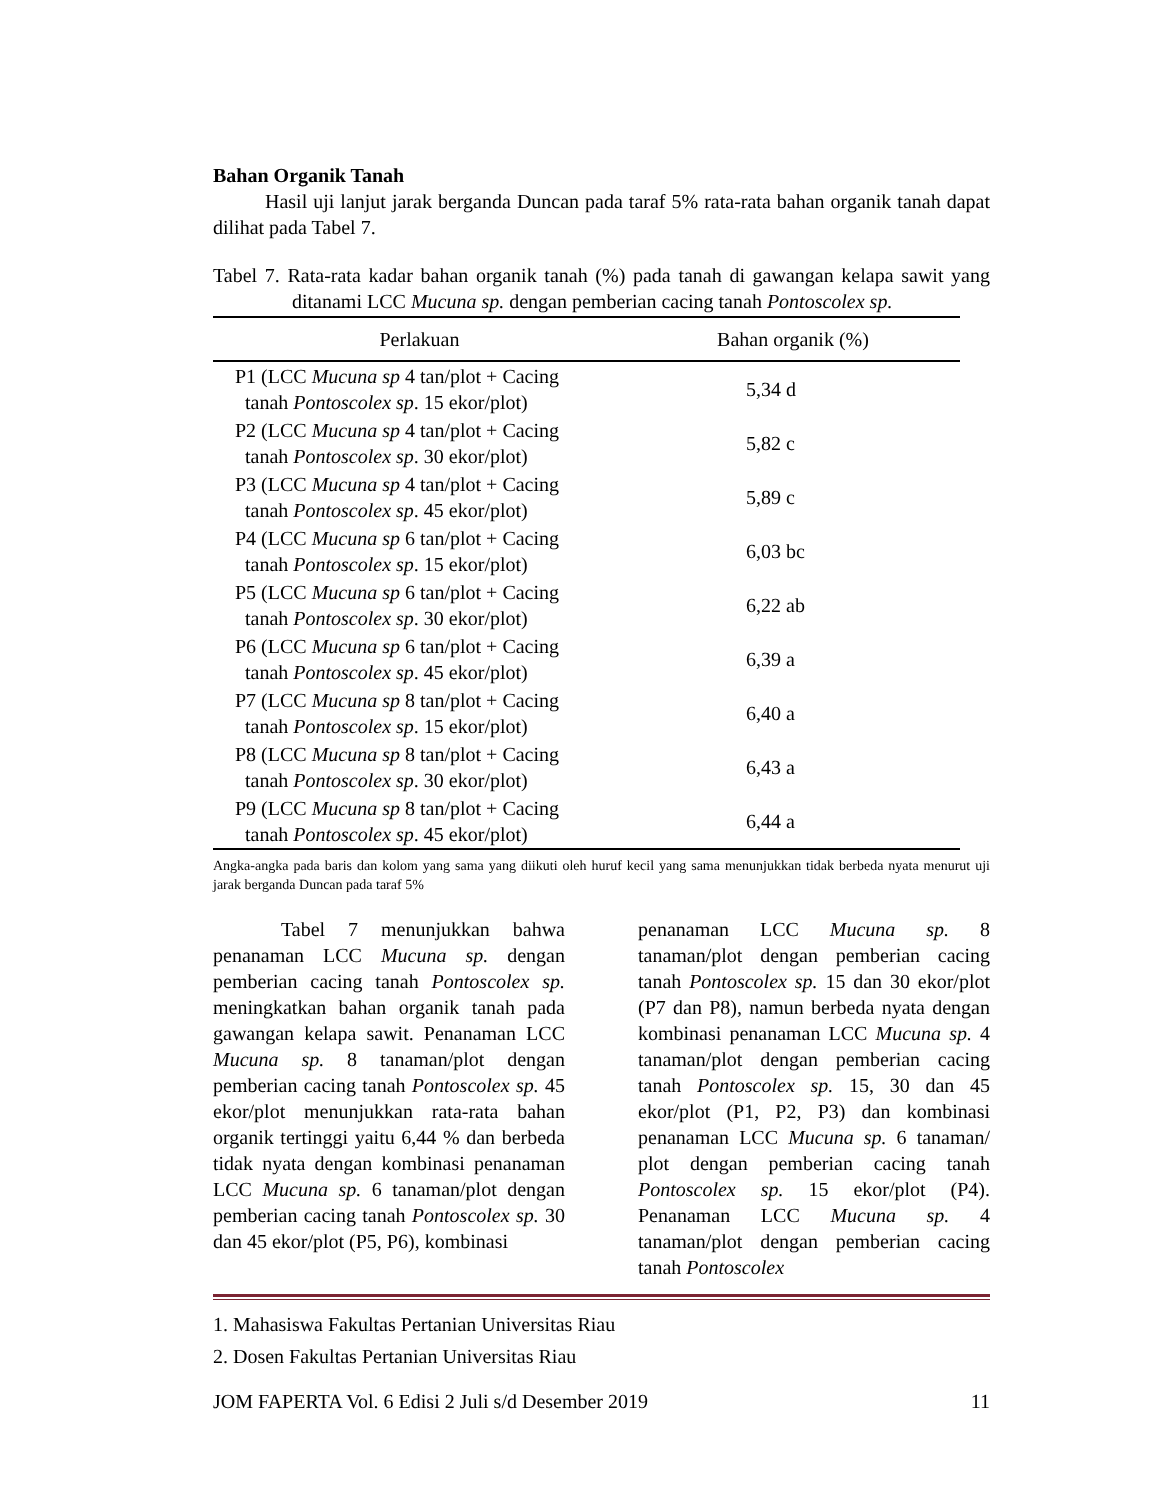Bahan Organik Tanah
Hasil uji lanjut jarak berganda Duncan pada taraf 5% rata-rata bahan organik tanah dapat dilihat pada Tabel 7.
Tabel 7. Rata-rata kadar bahan organik tanah (%) pada tanah di gawangan kelapa sawit yang ditanami LCC Mucuna sp. dengan pemberian cacing tanah Pontoscolex sp.
| Perlakuan | Bahan organik (%) |
| --- | --- |
| P1 (LCC Mucuna sp 4 tan/plot + Cacing tanah Pontoscolex sp . 15 ekor/plot) | 5,34 d |
| P2 (LCC Mucuna sp 4 tan/plot + Cacing tanah Pontoscolex sp . 30 ekor/plot) | 5,82 c |
| P3 (LCC Mucuna sp 4 tan/plot + Cacing tanah Pontoscolex sp . 45 ekor/plot) | 5,89 c |
| P4 (LCC Mucuna sp 6 tan/plot + Cacing tanah Pontoscolex sp . 15 ekor/plot) | 6,03 bc |
| P5 (LCC Mucuna sp 6 tan/plot + Cacing tanah Pontoscolex sp . 30 ekor/plot) | 6,22 ab |
| P6 (LCC Mucuna sp 6 tan/plot + Cacing tanah Pontoscolex sp . 45 ekor/plot) | 6,39 a |
| P7 (LCC Mucuna sp 8 tan/plot + Cacing tanah Pontoscolex sp . 15 ekor/plot) | 6,40 a |
| P8 (LCC Mucuna sp 8 tan/plot + Cacing tanah Pontoscolex sp . 30 ekor/plot) | 6,43 a |
| P9 (LCC Mucuna sp 8 tan/plot + Cacing tanah Pontoscolex sp . 45 ekor/plot) | 6,44 a |
Angka-angka pada baris dan kolom yang sama yang diikuti oleh huruf kecil yang sama menunjukkan tidak berbeda nyata menurut uji jarak berganda Duncan pada taraf 5%
Tabel 7 menunjukkan bahwa penanaman LCC Mucuna sp. dengan pemberian cacing tanah Pontoscolex sp. meningkatkan bahan organik tanah pada gawangan kelapa sawit. Penanaman LCC Mucuna sp. 8 tanaman/plot dengan pemberian cacing tanah Pontoscolex sp. 45 ekor/plot menunjukkan rata-rata bahan organik tertinggi yaitu 6,44 % dan berbeda tidak nyata dengan kombinasi penanaman LCC Mucuna sp. 6 tanaman/plot dengan pemberian cacing tanah Pontoscolex sp. 30 dan 45 ekor/plot (P5, P6), kombinasi
penanaman LCC Mucuna sp. 8 tanaman/plot dengan pemberian cacing tanah Pontoscolex sp. 15 dan 30 ekor/plot (P7 dan P8), namun berbeda nyata dengan kombinasi penanaman LCC Mucuna sp. 4 tanaman/plot dengan pemberian cacing tanah Pontoscolex sp. 15, 30 dan 45 ekor/plot (P1, P2, P3) dan kombinasi penanaman LCC Mucuna sp. 6 tanaman/ plot dengan pemberian cacing tanah Pontoscolex sp. 15 ekor/plot (P4). Penanaman LCC Mucuna sp. 4 tanaman/plot dengan pemberian cacing tanah Pontoscolex
1. Mahasiswa Fakultas Pertanian Universitas Riau
2. Dosen Fakultas Pertanian Universitas Riau
JOM FAPERTA Vol. 6 Edisi 2 Juli s/d Desember 2019 11